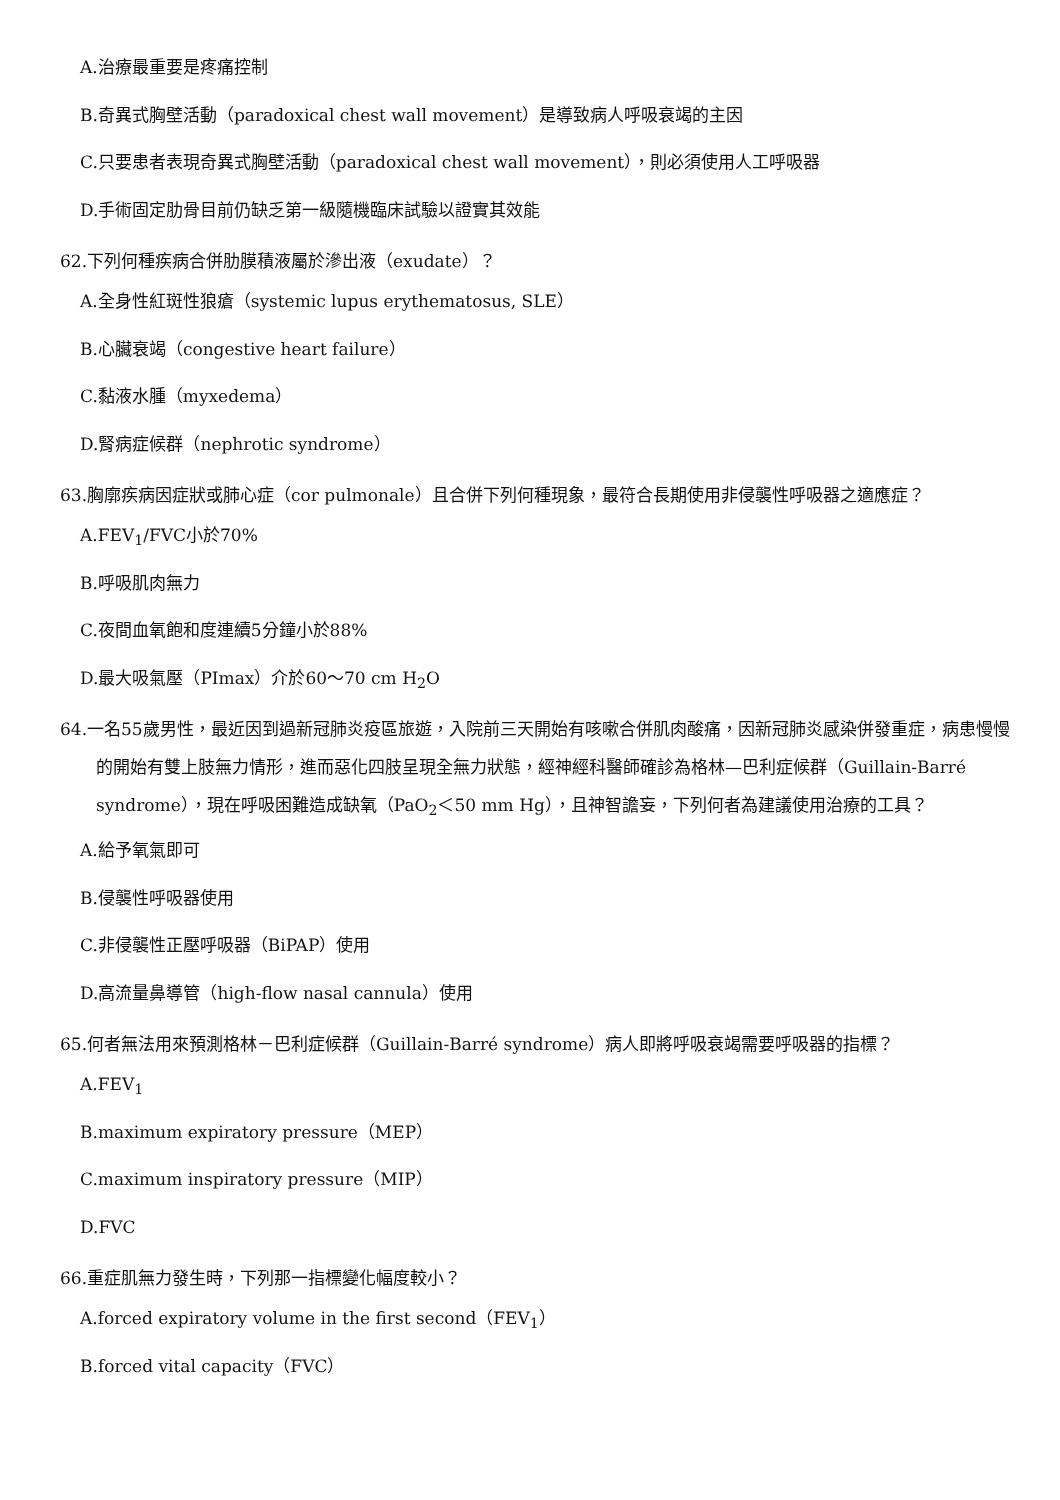A.治療最重要是疼痛控制
B.奇異式胸壁活動（paradoxical chest wall movement）是導致病人呼吸衰竭的主因
C.只要患者表現奇異式胸壁活動（paradoxical chest wall movement），則必須使用人工呼吸器
D.手術固定肋骨目前仍缺乏第一級隨機臨床試驗以證實其效能
62.下列何種疾病合併肋膜積液屬於滲出液（exudate）？
A.全身性紅斑性狼瘡（systemic lupus erythematosus, SLE）
B.心臟衰竭（congestive heart failure）
C.黏液水腫（myxedema）
D.腎病症候群（nephrotic syndrome）
63.胸廓疾病因症狀或肺心症（cor pulmonale）且合併下列何種現象，最符合長期使用非侵襲性呼吸器之適應症？
A.FEV<sub>1</sub>/FVC小於70%
B.呼吸肌肉無力
C.夜間血氧飽和度連續5分鐘小於88%
D.最大吸氣壓（PImax）介於60～70 cm H<sub>2</sub>O
64.一名55歲男性，最近因到過新冠肺炎疫區旅遊，入院前三天開始有咳嗽合併肌肉酸痛，因新冠肺炎感染併發重症，病患慢慢的開始有雙上肢無力情形，進而惡化四肢呈現全無力狀態，經神經科醫師確診為格林—巴利症候群（Guillain-Barré syndrome），現在呼吸困難造成缺氧（PaO<sub>2</sub>＜50 mm Hg），且神智譫妄，下列何者為建議使用治療的工具？
A.給予氧氣即可
B.侵襲性呼吸器使用
C.非侵襲性正壓呼吸器（BiPAP）使用
D.高流量鼻導管（high-flow nasal cannula）使用
65.何者無法用來預測格林－巴利症候群（Guillain-Barré syndrome）病人即將呼吸衰竭需要呼吸器的指標？
A.FEV<sub>1</sub>
B.maximum expiratory pressure（MEP）
C.maximum inspiratory pressure（MIP）
D.FVC
66.重症肌無力發生時，下列那一指標變化幅度較小？
A.forced expiratory volume in the first second（FEV<sub>1</sub>）
B.forced vital capacity（FVC）